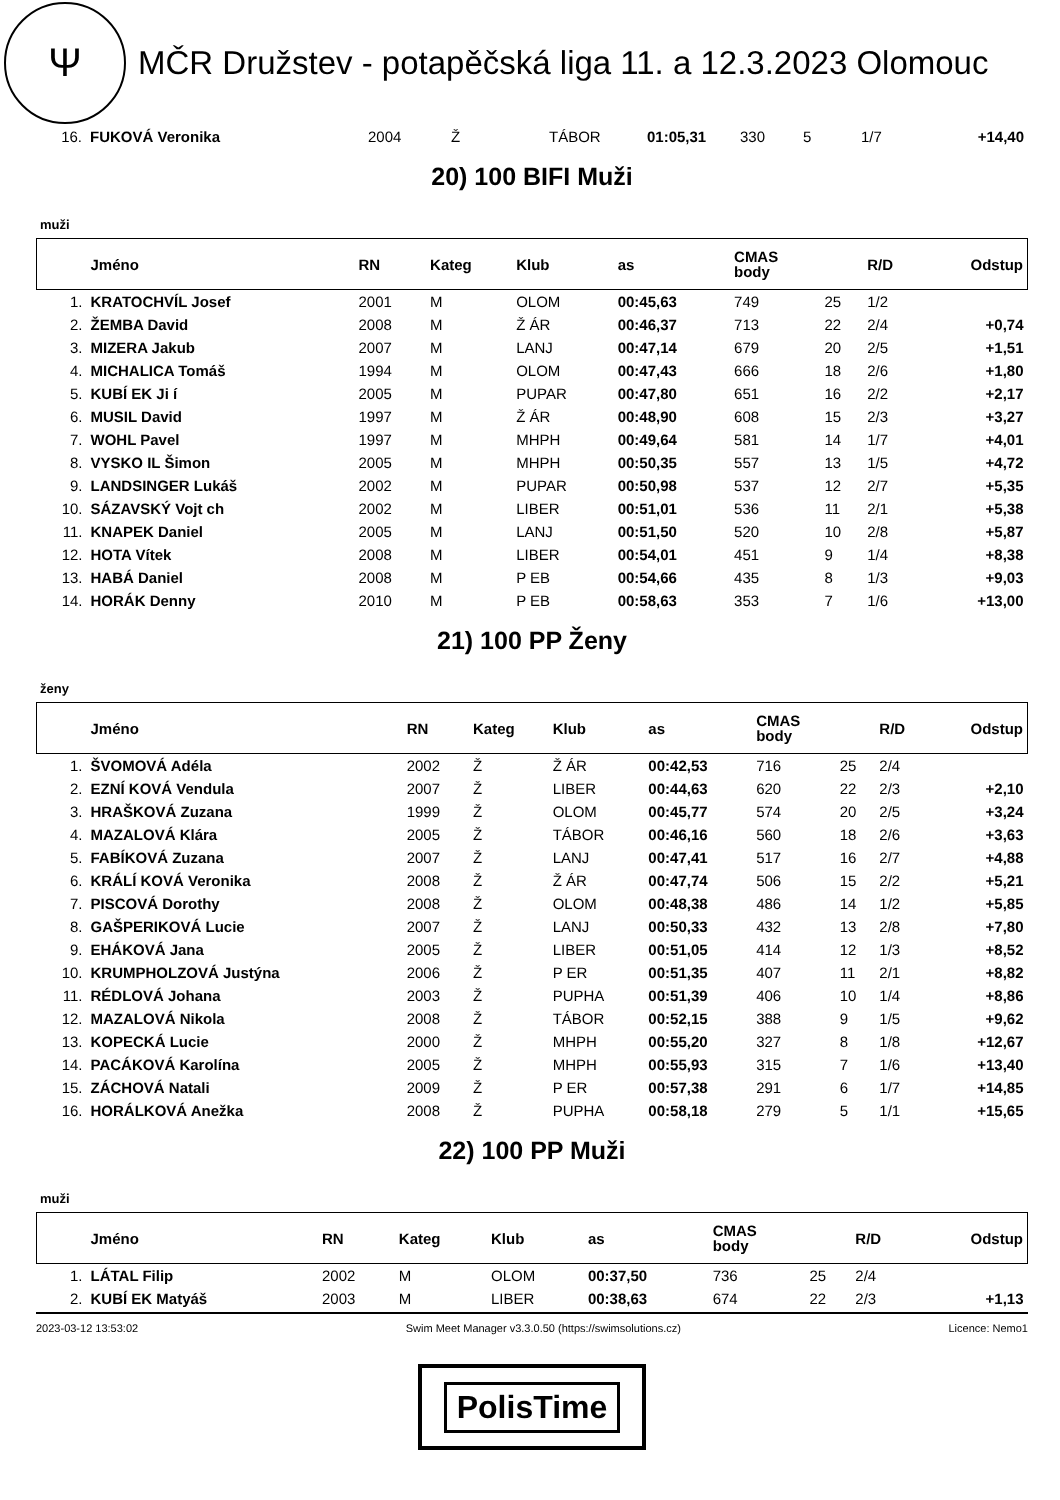Ψ
MČR Družstev - potapěčská liga 11. a 12.3.2023 Olomouc
| 16. | FUKOVÁ Veronika | 2004 | Ž | TÁBOR | 01:05,31 | 330 | 5 | 1/7 | +14,40 |
20) 100 BIFI Muži
muži
| | Jméno | RN | Kateg | Klub | as | CMAS body | | R/D | Odstup |
| --- | --- | --- | --- | --- | --- | --- | --- | --- | --- |
| 1. | KRATOCHVÍL Josef | 2001 | M | OLOM | 00:45,63 | 749 | 25 | 1/2 | |
| 2. | ŽEMBA David | 2008 | M | Ž ÁR | 00:46,37 | 713 | 22 | 2/4 | +0,74 |
| 3. | MIZERA Jakub | 2007 | M | LANJ | 00:47,14 | 679 | 20 | 2/5 | +1,51 |
| 4. | MICHALICA Tomáš | 1994 | M | OLOM | 00:47,43 | 666 | 18 | 2/6 | +1,80 |
| 5. | KUBÍ EK Ji í | 2005 | M | PUPAR | 00:47,80 | 651 | 16 | 2/2 | +2,17 |
| 6. | MUSIL David | 1997 | M | Ž ÁR | 00:48,90 | 608 | 15 | 2/3 | +3,27 |
| 7. | WOHL Pavel | 1997 | M | MHPH | 00:49,64 | 581 | 14 | 1/7 | +4,01 |
| 8. | VYSKO IL Šimon | 2005 | M | MHPH | 00:50,35 | 557 | 13 | 1/5 | +4,72 |
| 9. | LANDSINGER Lukáš | 2002 | M | PUPAR | 00:50,98 | 537 | 12 | 2/7 | +5,35 |
| 10. | SÁZAVSKÝ Vojt ch | 2002 | M | LIBER | 00:51,01 | 536 | 11 | 2/1 | +5,38 |
| 11. | KNAPEK Daniel | 2005 | M | LANJ | 00:51,50 | 520 | 10 | 2/8 | +5,87 |
| 12. | HOTA Vítek | 2008 | M | LIBER | 00:54,01 | 451 | 9 | 1/4 | +8,38 |
| 13. | HABÁ Daniel | 2008 | M | P EB | 00:54,66 | 435 | 8 | 1/3 | +9,03 |
| 14. | HORÁK Denny | 2010 | M | P EB | 00:58,63 | 353 | 7 | 1/6 | +13,00 |
21) 100 PP Ženy
ženy
| | Jméno | RN | Kateg | Klub | as | CMAS body | | R/D | Odstup |
| --- | --- | --- | --- | --- | --- | --- | --- | --- | --- |
| 1. | ŠVOMOVÁ Adéla | 2002 | Ž | Ž ÁR | 00:42,53 | 716 | 25 | 2/4 | |
| 2. | EZNÍ KOVÁ Vendula | 2007 | Ž | LIBER | 00:44,63 | 620 | 22 | 2/3 | +2,10 |
| 3. | HRAŠKOVÁ Zuzana | 1999 | Ž | OLOM | 00:45,77 | 574 | 20 | 2/5 | +3,24 |
| 4. | MAZALOVÁ Klára | 2005 | Ž | TÁBOR | 00:46,16 | 560 | 18 | 2/6 | +3,63 |
| 5. | FABÍKOVÁ Zuzana | 2007 | Ž | LANJ | 00:47,41 | 517 | 16 | 2/7 | +4,88 |
| 6. | KRÁLÍ KOVÁ Veronika | 2008 | Ž | Ž ÁR | 00:47,74 | 506 | 15 | 2/2 | +5,21 |
| 7. | PISCOVÁ Dorothy | 2008 | Ž | OLOM | 00:48,38 | 486 | 14 | 1/2 | +5,85 |
| 8. | GAŠPERIKOVÁ Lucie | 2007 | Ž | LANJ | 00:50,33 | 432 | 13 | 2/8 | +7,80 |
| 9. | EHÁKOVÁ Jana | 2005 | Ž | LIBER | 00:51,05 | 414 | 12 | 1/3 | +8,52 |
| 10. | KRUMPHOLZOVÁ Justýna | 2006 | Ž | P ER | 00:51,35 | 407 | 11 | 2/1 | +8,82 |
| 11. | RÉDLOVÁ Johana | 2003 | Ž | PUPHA | 00:51,39 | 406 | 10 | 1/4 | +8,86 |
| 12. | MAZALOVÁ Nikola | 2008 | Ž | TÁBOR | 00:52,15 | 388 | 9 | 1/5 | +9,62 |
| 13. | KOPECKÁ Lucie | 2000 | Ž | MHPH | 00:55,20 | 327 | 8 | 1/8 | +12,67 |
| 14. | PACÁKOVÁ Karolína | 2005 | Ž | MHPH | 00:55,93 | 315 | 7 | 1/6 | +13,40 |
| 15. | ZÁCHOVÁ Natali | 2009 | Ž | P ER | 00:57,38 | 291 | 6 | 1/7 | +14,85 |
| 16. | HORÁLKOVÁ Anežka | 2008 | Ž | PUPHA | 00:58,18 | 279 | 5 | 1/1 | +15,65 |
22) 100 PP Muži
muži
| | Jméno | RN | Kateg | Klub | as | CMAS body | | R/D | Odstup |
| --- | --- | --- | --- | --- | --- | --- | --- | --- | --- |
| 1. | LÁTAL Filip | 2002 | M | OLOM | 00:37,50 | 736 | 25 | 2/4 | |
| 2. | KUBÍ EK Matyáš | 2003 | M | LIBER | 00:38,63 | 674 | 22 | 2/3 | +1,13 |
2023-03-12 13:53:02 Swim Meet Manager v3.3.0.50 (https://swimsolutions.cz) Licence: Nemo1
PolisTime